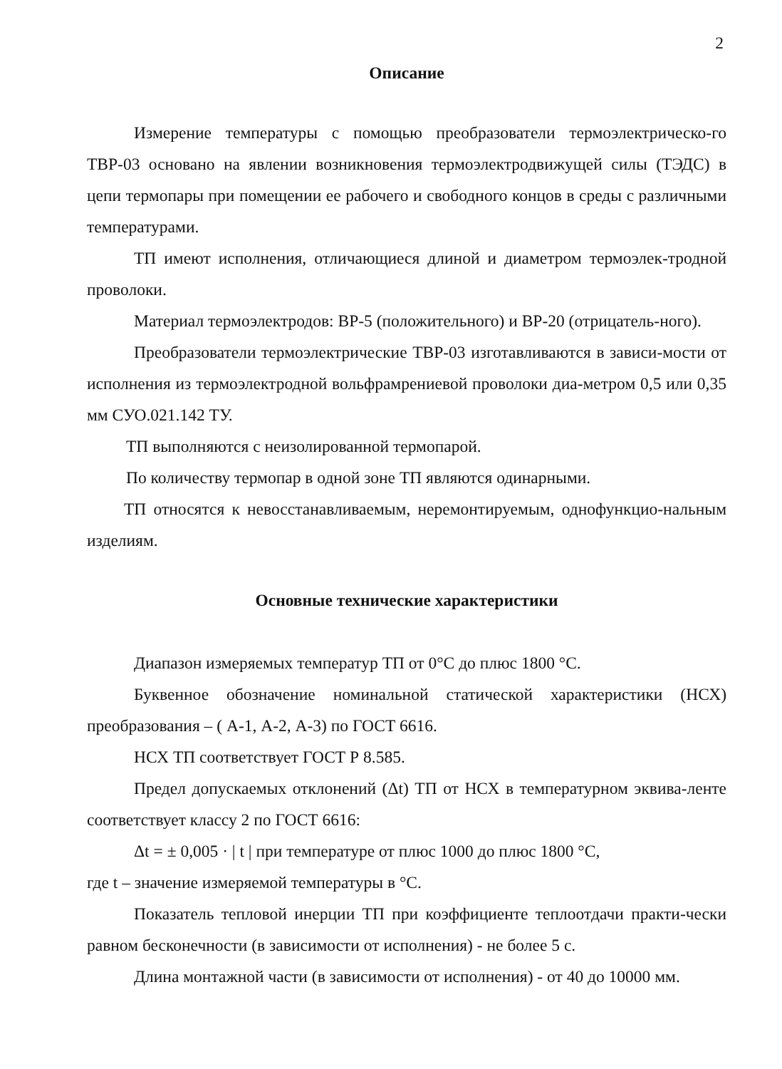2
Описание
Измерение температуры с помощью преобразователи термоэлектрическо-го ТВР-03 основано на явлении возникновения термоэлектродвижущей силы (ТЭДС) в цепи термопары при помещении ее рабочего и свободного концов в среды с различными температурами.
ТП имеют исполнения, отличающиеся длиной и диаметром термоэлек-тродной проволоки.
Материал термоэлектродов: ВР-5 (положительного) и ВР-20 (отрицатель-ного).
Преобразователи термоэлектрические ТВР-03 изготавливаются в зависи-мости от исполнения из термоэлектродной вольфрамрениевой проволоки диа-метром 0,5 или 0,35 мм СУО.021.142 ТУ.
ТП выполняются с неизолированной термопарой.
По количеству термопар в одной зоне ТП являются одинарными.
ТП относятся к невосстанавливаемым, неремонтируемым, однофункцио-нальным изделиям.
Основные технические характеристики
Диапазон измеряемых температур ТП от 0°С до плюс 1800 °С.
Буквенное обозначение номинальной статической характеристики (НСХ) преобразования – ( А-1, А-2, А-3) по ГОСТ 6616.
НСХ ТП соответствует ГОСТ Р 8.585.
Предел допускаемых отклонений (Δt) ТП от НСХ в температурном эквива-ленте соответствует классу 2 по ГОСТ 6616:
Δt = ± 0,005 · | t | при температуре от плюс 1000 до плюс 1800 °С,
где t – значение измеряемой температуры в °С.
Показатель тепловой инерции ТП при коэффициенте теплоотдачи практи-чески равном бесконечности (в зависимости от исполнения) - не более 5 с.
Длина монтажной части (в зависимости от исполнения) - от 40 до 10000 мм.